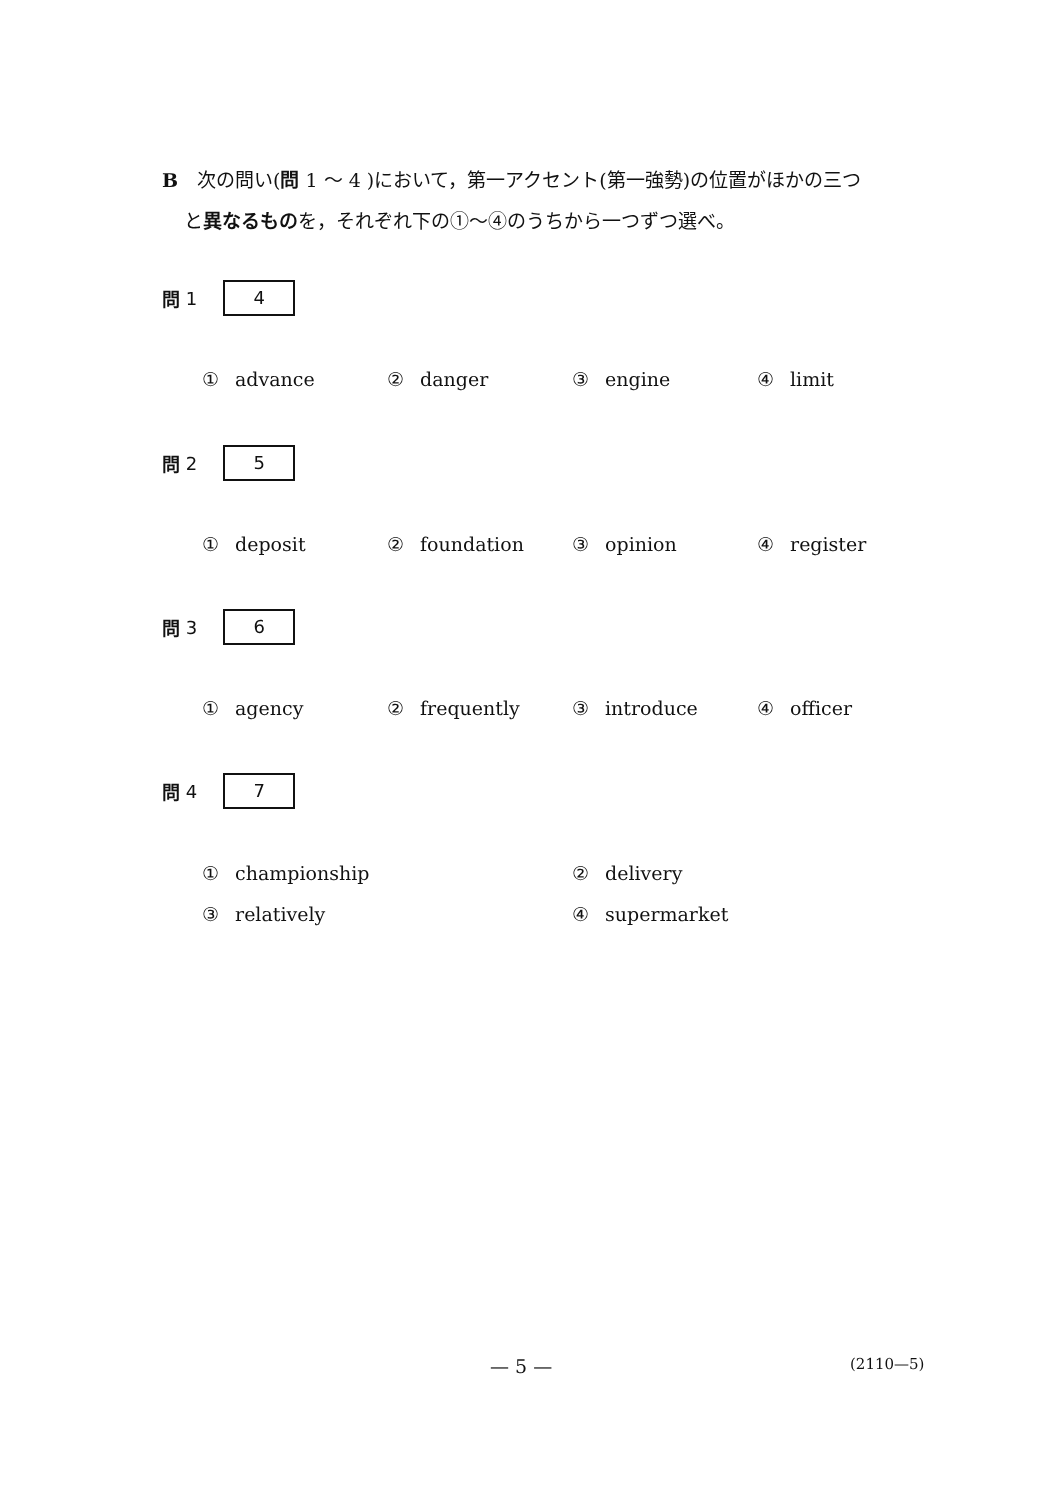B　次の問い(問 1 ～ 4 )において，第一アクセント(第一強勢)の位置がほかの三つ
と異なるものを，それぞれ下の①～④のうちから一つずつ選べ。
問 1 4
① advance ② danger ③ engine ④ limit
問 2 5
① deposit ② foundation ③ opinion ④ register
問 3 6
① agency ② frequently ③ introduce ④ officer
問 4 7
① championship ② delivery
③ relatively ④ supermarket
— 5 — (2110—5)